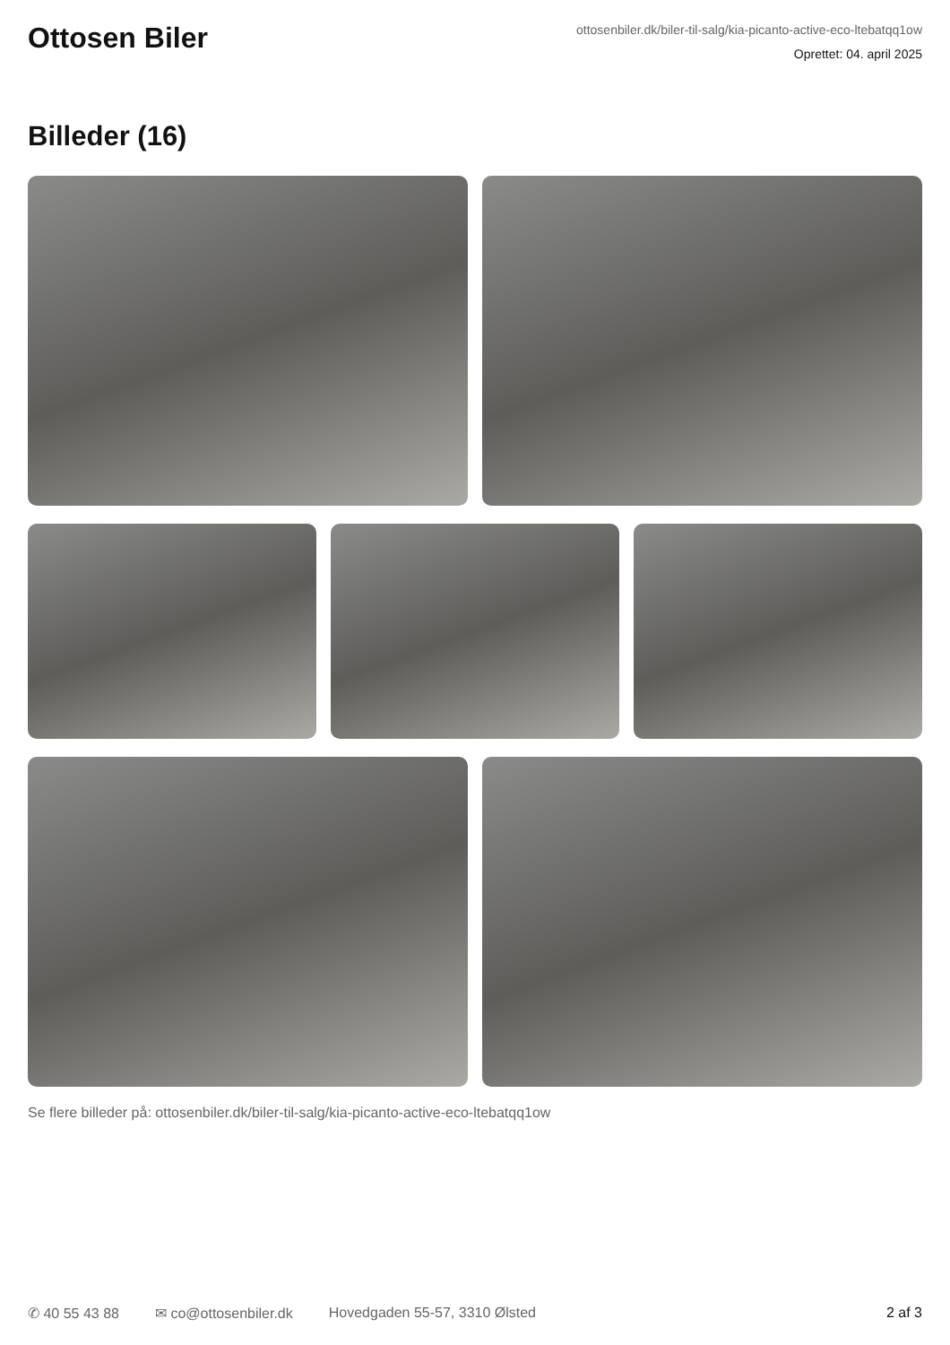Ottosen Biler
ottosenbiler.dk/biler-til-salg/kia-picanto-active-eco-ltebatqq1ow
Oprettet: 04. april 2025
Billeder (16)
Se flere billeder på: ottosenbiler.dk/biler-til-salg/kia-picanto-active-eco-ltebatqq1ow
✆ 40 55 43 88 ✉ co@ottosenbiler.dk Hovedgaden 55-57, 3310 Ølsted 2 af 3